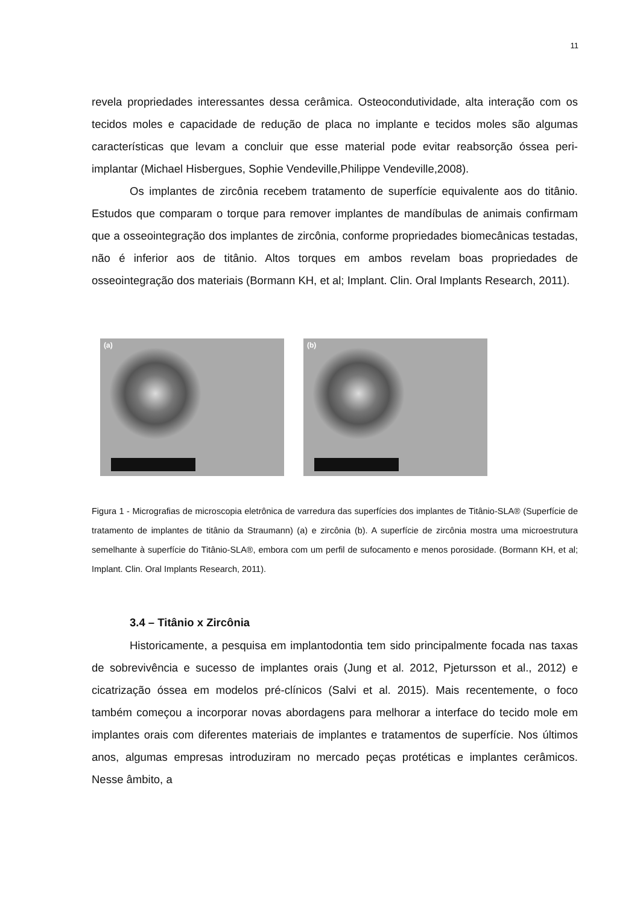11
revela propriedades interessantes dessa cerâmica. Osteocondutividade, alta interação com os tecidos moles e capacidade de redução de placa no implante e tecidos moles são algumas características que levam a concluir que esse material pode evitar reabsorção óssea peri-implantar (Michael Hisbergues, Sophie Vendeville,Philippe Vendeville,2008).
Os implantes de zircônia recebem tratamento de superfície equivalente aos do titânio. Estudos que comparam o torque para remover implantes de mandíbulas de animais confirmam que a osseointegração dos implantes de zircônia, conforme propriedades biomecânicas testadas, não é inferior aos de titânio. Altos torques em ambos revelam boas propriedades de osseointegração dos materiais (Bormann KH, et al; Implant. Clin. Oral Implants Research, 2011).
(a)
(b)
Figura 1 - Micrografias de microscopia eletrônica de varredura das superfícies dos implantes de Titânio-SLA® (Superfície de tratamento de implantes de titânio da Straumann) (a) e zircônia (b). A superfície de zircônia mostra uma microestrutura semelhante à superfície do Titânio-SLA®, embora com um perfil de sufocamento e menos porosidade. (Bormann KH, et al; Implant. Clin. Oral Implants Research, 2011).
3.4 – Titânio x Zircônia
Historicamente, a pesquisa em implantodontia tem sido principalmente focada nas taxas de sobrevivência e sucesso de implantes orais (Jung et al. 2012, Pjetursson et al., 2012) e cicatrização óssea em modelos pré-clínicos (Salvi et al. 2015). Mais recentemente, o foco também começou a incorporar novas abordagens para melhorar a interface do tecido mole em implantes orais com diferentes materiais de implantes e tratamentos de superfície. Nos últimos anos, algumas empresas introduziram no mercado peças protéticas e implantes cerâmicos. Nesse âmbito, a